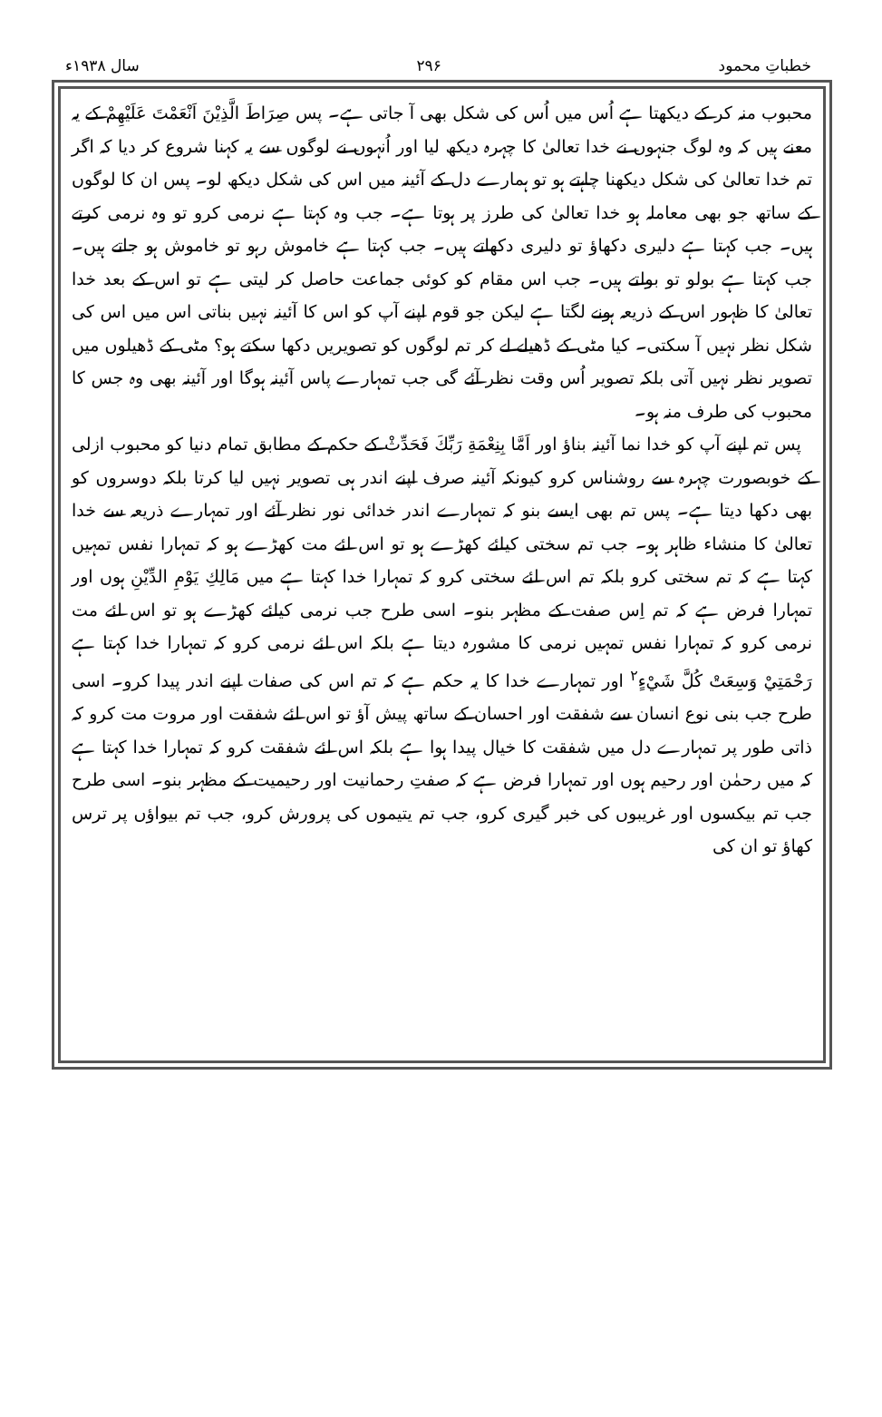خطباتِ محمود ۲۹۶ سال ۱۹۳۸ء
محبوب منہ کر کے دیکھتا ہے اُس میں اُس کی شکل بھی آ جاتی ہے۔ پس صِرَاطَ الَّذِيْنَ اَنْعَمْتَ عَلَيْهِمْ کے یہ معنے ہیں کہ وہ لوگ جنہوں نے خدا تعالیٰ کا چہرہ دیکھ لیا اور اُنہوں نے لوگوں سے یہ کہنا شروع کر دیا کہ اگر تم خدا تعالیٰ کی شکل دیکھنا چاہتے ہو تو ہمارے دل کے آئینہ میں اس کی شکل دیکھ لو۔ پس ان کا لوگوں کے ساتھ جو بھی معاملہ ہو خدا تعالیٰ کی طرز پر ہوتا ہے۔ جب وہ کہتا ہے نرمی کرو تو وہ نرمی کرتے ہیں۔ جب کہتا ہے دلیری دکھاؤ تو دلیری دکھاتے ہیں۔ جب کہتا ہے خاموش رہو تو خاموش ہو جاتے ہیں۔ جب کہتا ہے بولو تو بولتے ہیں۔ جب اس مقام کو کوئی جماعت حاصل کر لیتی ہے تو اس کے بعد خدا تعالیٰ کا ظہور اس کے ذریعہ ہونے لگتا ہے لیکن جو قوم اپنے آپ کو اس کا آئینہ نہیں بناتی اس میں اس کی شکل نظر نہیں آ سکتی۔ کیا مٹی کے ڈھیلے لے کر تم لوگوں کو تصویریں دکھا سکتے ہو؟ مٹی کے ڈھیلوں میں تصویر نظر نہیں آتی بلکہ تصویر اُس وقت نظر آئے گی جب تمہارے پاس آئینہ ہوگا اور آئینہ بھی وہ جس کا محبوب کی طرف منہ ہو۔
پس تم اپنے آپ کو خدا نما آئینہ بناؤ اور اَمَّا بِنِعْمَةِ رَبِّكَ فَحَدِّثْ کے حکم کے مطابق تمام دنیا کو محبوب ازلی کے خوبصورت چہرہ سے روشناس کرو کیونکہ آئینہ صرف اپنے اندر ہی تصویر نہیں لیا کرتا بلکہ دوسروں کو بھی دکھا دیتا ہے۔ پس تم بھی ایسے بنو کہ تمہارے اندر خدائی نور نظر آئے اور تمہارے ذریعہ سے خدا تعالیٰ کا منشاء ظاہر ہو۔ جب تم سختی کیلئے کھڑے ہو تو اس لئے مت کھڑے ہو کہ تمہارا نفس تمہیں کہتا ہے کہ تم سختی کرو بلکہ تم اس لئے سختی کرو کہ تمہارا خدا کہتا ہے میں مَالِكِ يَوْمِ الدِّيْنِ ہوں اور تمہارا فرض ہے کہ تم اِس صفت کے مظہر بنو۔ اسی طرح جب نرمی کیلئے کھڑے ہو تو اس لئے مت نرمی کرو کہ تمہارا نفس تمہیں نرمی کا مشورہ دیتا ہے بلکہ اس لئے نرمی کرو کہ تمہارا خدا کہتا ہے رَحْمَتِيْ وَسِعَتْ كُلَّ شَيْءٍ<sup>۲</sup> اور تمہارے خدا کا یہ حکم ہے کہ تم اس کی صفات اپنے اندر پیدا کرو۔ اسی طرح جب بنی نوع انسان سے شفقت اور احسان کے ساتھ پیش آؤ تو اس لئے شفقت اور مروت مت کرو کہ ذاتی طور پر تمہارے دل میں شفقت کا خیال پیدا ہوا ہے بلکہ اس لئے شفقت کرو کہ تمہارا خدا کہتا ہے کہ میں رحمٰن اور رحیم ہوں اور تمہارا فرض ہے کہ صفتِ رحمانیت اور رحیمیت کے مظہر بنو۔ اسی طرح جب تم بیکسوں اور غریبوں کی خبر گیری کرو، جب تم یتیموں کی پرورش کرو، جب تم بیواؤں پر ترس کھاؤ تو ان کی